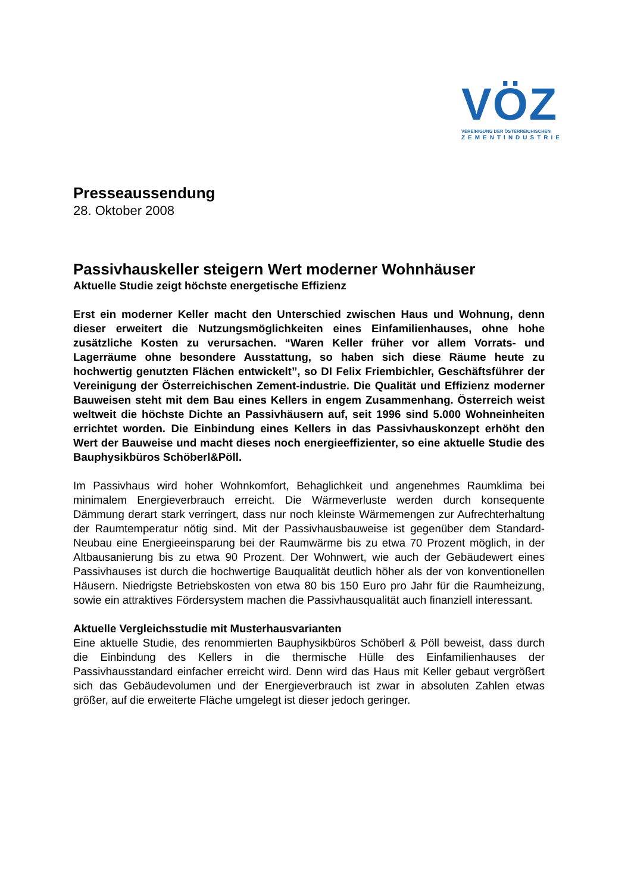VÖZ
VEREINIGUNG DER ÖSTERREICHISCHEN
ZEMENTINDUSTRIE
Presseaussendung
28. Oktober 2008
Passivhauskeller steigern Wert moderner Wohnhäuser
Aktuelle Studie zeigt höchste energetische Effizienz
Erst ein moderner Keller macht den Unterschied zwischen Haus und Wohnung, denn dieser erweitert die Nutzungsmöglichkeiten eines Einfamilienhauses, ohne hohe zusätzliche Kosten zu verursachen. “Waren Keller früher vor allem Vorrats- und Lagerräume ohne besondere Ausstattung, so haben sich diese Räume heute zu hochwertig genutzten Flächen entwickelt”, so DI Felix Friembichler, Geschäftsführer der Vereinigung der Österreichischen Zement-industrie. Die Qualität und Effizienz moderner Bauweisen steht mit dem Bau eines Kellers in engem Zusammenhang. Österreich weist weltweit die höchste Dichte an Passivhäusern auf, seit 1996 sind 5.000 Wohneinheiten errichtet worden. Die Einbindung eines Kellers in das Passivhauskonzept erhöht den Wert der Bauweise und macht dieses noch energieeffizienter, so eine aktuelle Studie des Bauphysikbüros Schöberl&Pöll.
Im Passivhaus wird hoher Wohnkomfort, Behaglichkeit und angenehmes Raumklima bei minimalem Energieverbrauch erreicht. Die Wärmeverluste werden durch konsequente Dämmung derart stark verringert, dass nur noch kleinste Wärmemengen zur Aufrechterhaltung der Raumtemperatur nötig sind. Mit der Passivhausbauweise ist gegenüber dem Standard-Neubau eine Energieeinsparung bei der Raumwärme bis zu etwa 70 Prozent möglich, in der Altbausanierung bis zu etwa 90 Prozent. Der Wohnwert, wie auch der Gebäudewert eines Passivhauses ist durch die hochwertige Bauqualität deutlich höher als der von konventionellen Häusern. Niedrigste Betriebskosten von etwa 80 bis 150 Euro pro Jahr für die Raumheizung, sowie ein attraktives Fördersystem machen die Passivhausqualität auch finanziell interessant.
Aktuelle Vergleichsstudie mit Musterhausvarianten
Eine aktuelle Studie, des renommierten Bauphysikbüros Schöberl & Pöll beweist, dass durch die Einbindung des Kellers in die thermische Hülle des Einfamilienhauses der Passivhausstandard einfacher erreicht wird. Denn wird das Haus mit Keller gebaut vergrößert sich das Gebäudevolumen und der Energieverbrauch ist zwar in absoluten Zahlen etwas größer, auf die erweiterte Fläche umgelegt ist dieser jedoch geringer.